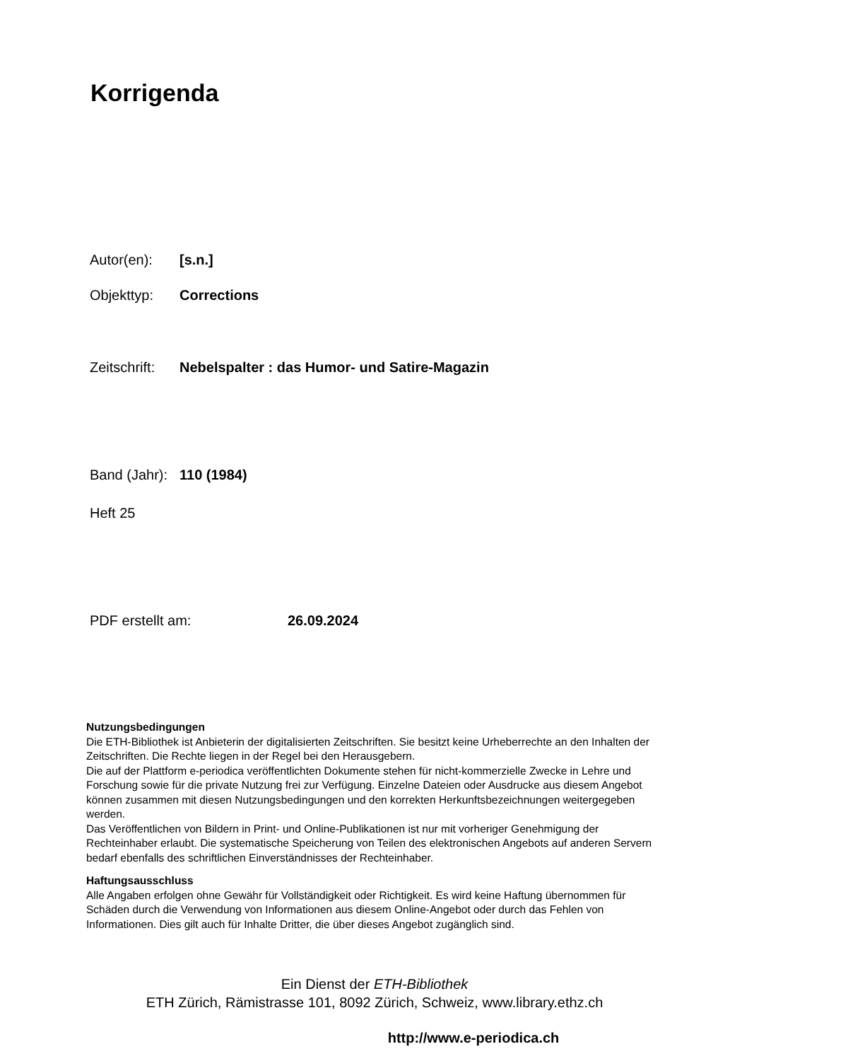Korrigenda
Autor(en): [s.n.]
Objekttyp: Corrections
Zeitschrift: Nebelspalter : das Humor- und Satire-Magazin
Band (Jahr): 110 (1984)
Heft 25
PDF erstellt am: 26.09.2024
Nutzungsbedingungen
Die ETH-Bibliothek ist Anbieterin der digitalisierten Zeitschriften. Sie besitzt keine Urheberrechte an den Inhalten der Zeitschriften. Die Rechte liegen in der Regel bei den Herausgebern.
Die auf der Plattform e-periodica veröffentlichten Dokumente stehen für nicht-kommerzielle Zwecke in Lehre und Forschung sowie für die private Nutzung frei zur Verfügung. Einzelne Dateien oder Ausdrucke aus diesem Angebot können zusammen mit diesen Nutzungsbedingungen und den korrekten Herkunftsbezeichnungen weitergegeben werden.
Das Veröffentlichen von Bildern in Print- und Online-Publikationen ist nur mit vorheriger Genehmigung der Rechteinhaber erlaubt. Die systematische Speicherung von Teilen des elektronischen Angebots auf anderen Servern bedarf ebenfalls des schriftlichen Einverständnisses der Rechteinhaber.
Haftungsausschluss
Alle Angaben erfolgen ohne Gewähr für Vollständigkeit oder Richtigkeit. Es wird keine Haftung übernommen für Schäden durch die Verwendung von Informationen aus diesem Online-Angebot oder durch das Fehlen von Informationen. Dies gilt auch für Inhalte Dritter, die über dieses Angebot zugänglich sind.
Ein Dienst der ETH-Bibliothek
ETH Zürich, Rämistrasse 101, 8092 Zürich, Schweiz, www.library.ethz.ch
http://www.e-periodica.ch